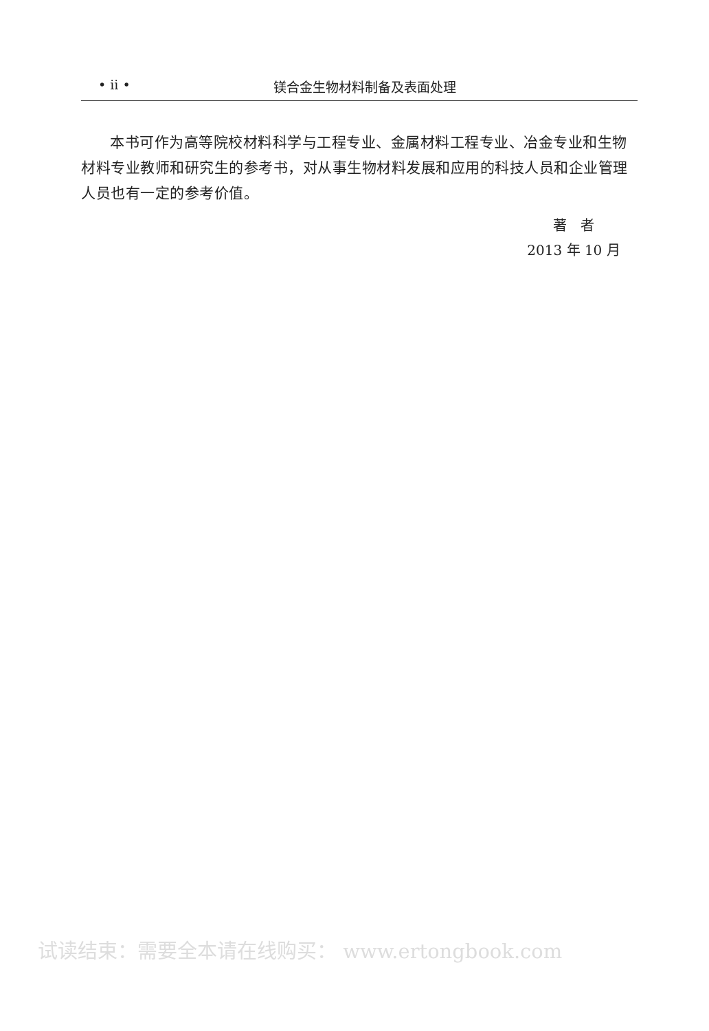• ii • 镁合金生物材料制备及表面处理
本书可作为高等院校材料科学与工程专业、金属材料工程专业、冶金专业和生物材料专业教师和研究生的参考书，对从事生物材料发展和应用的科技人员和企业管理人员也有一定的参考价值。
著　者
2013 年 10 月
试读结束：需要全本请在线购买： www.ertongbook.com